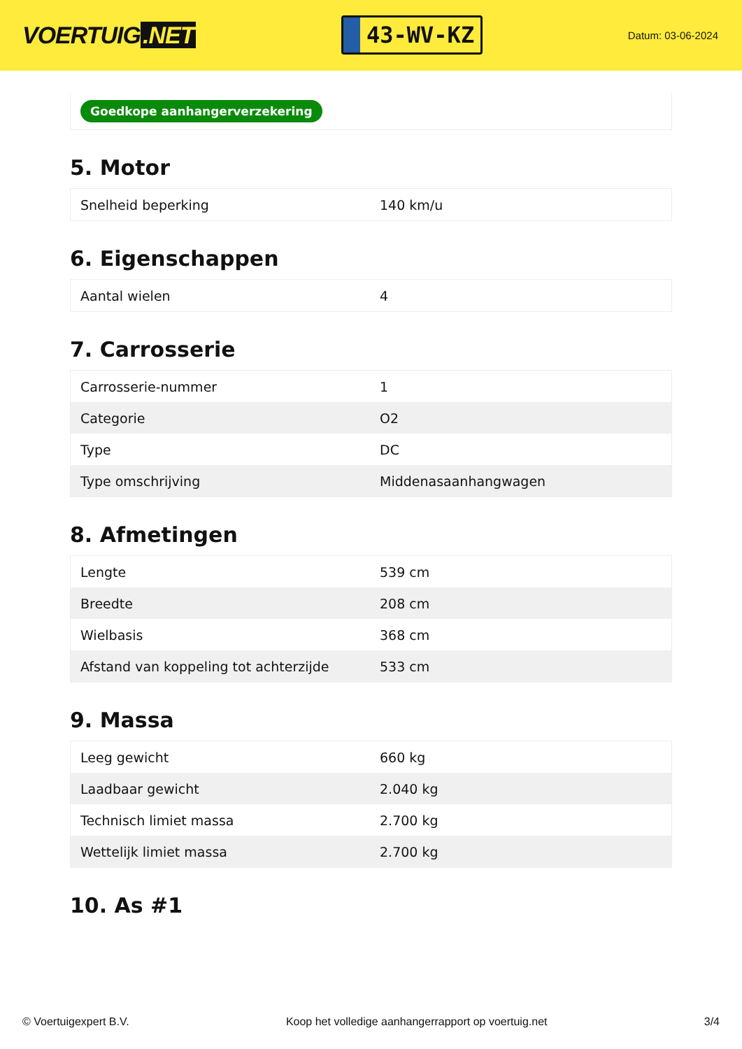VOERTUIG.NET
43-WV-KZ
Datum: 03-06-2024
Goedkope aanhangerverzekering
5. Motor
| Snelheid beperking | 140 km/u |
6. Eigenschappen
| Aantal wielen | 4 |
7. Carrosserie
| Carrosserie-nummer | 1 |
| Categorie | O2 |
| Type | DC |
| Type omschrijving | Middenasaanhangwagen |
8. Afmetingen
| Lengte | 539 cm |
| Breedte | 208 cm |
| Wielbasis | 368 cm |
| Afstand van koppeling tot achterzijde | 533 cm |
9. Massa
| Leeg gewicht | 660 kg |
| Laadbaar gewicht | 2.040 kg |
| Technisch limiet massa | 2.700 kg |
| Wettelijk limiet massa | 2.700 kg |
10. As #1
© Voertuigexpert B.V. Koop het volledige aanhangerrapport op voertuig.net 3/4